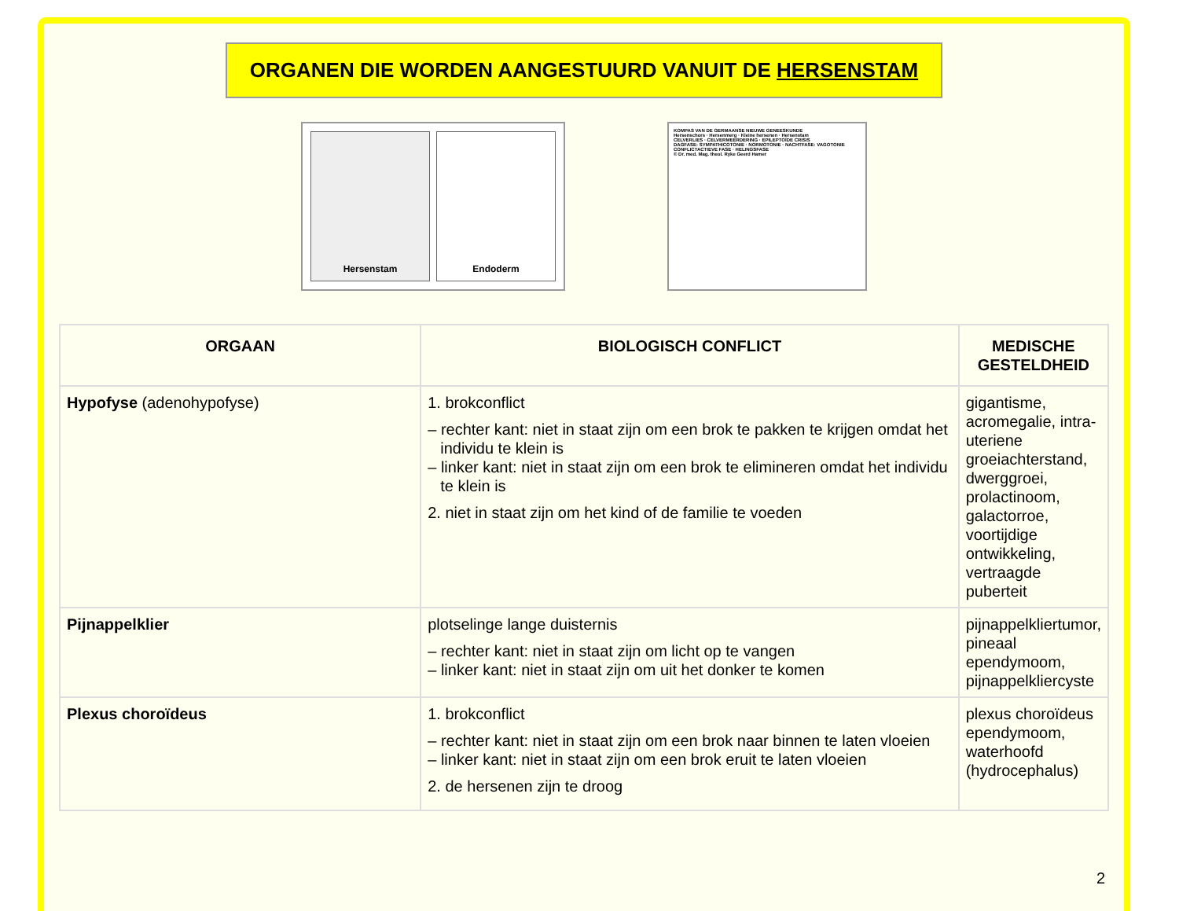ORGANEN DIE WORDEN AANGESTUURD VANUIT DE HERSENSTAM
Hersenstam Endoderm
KOMPAS VAN DE GERMAANSE NIEUWE GENEESKUNDE
Hersenschors · Hersenmerg · Kleine hersenen · Hersenstam
CELVERLIES · CELVERMEERDERING · EPILEPTOÏDE CRISIS
DAGFASE: SYMPATHICOTONIE · NORMOTONIE · NACHTFASE: VAGOTONIE
CONFLICTACTIEVE FASE · HELINGSFASE
© Dr. med. Mag. theol. Ryke Geerd Hamer
| ORGAAN | BIOLOGISCH CONFLICT | MEDISCHE GESTELDHEID |
| --- | --- | --- |
| Hypofyse (adenohypofyse) | 1. brokconflict – rechter kant: niet in staat zijn om een brok te pakken te krijgen omdat het individu te klein is – linker kant: niet in staat zijn om een brok te elimineren omdat het individu te klein is 2. niet in staat zijn om het kind of de familie te voeden | gigantisme, acromegalie, intra-uteriene groeiachterstand, dwerggroei, prolactinoom, galactorroe, voortijdige ontwikkeling, vertraagde puberteit |
| Pijnappelklier | plotselinge lange duisternis – rechter kant: niet in staat zijn om licht op te vangen – linker kant: niet in staat zijn om uit het donker te komen | pijnappelkliertumor, pineaal ependymoom, pijnappelkliercyste |
| Plexus choroïdeus | 1. brokconflict – rechter kant: niet in staat zijn om een brok naar binnen te laten vloeien – linker kant: niet in staat zijn om een brok eruit te laten vloeien 2. de hersenen zijn te droog | plexus choroïdeus ependymoom, waterhoofd (hydrocephalus) |
2